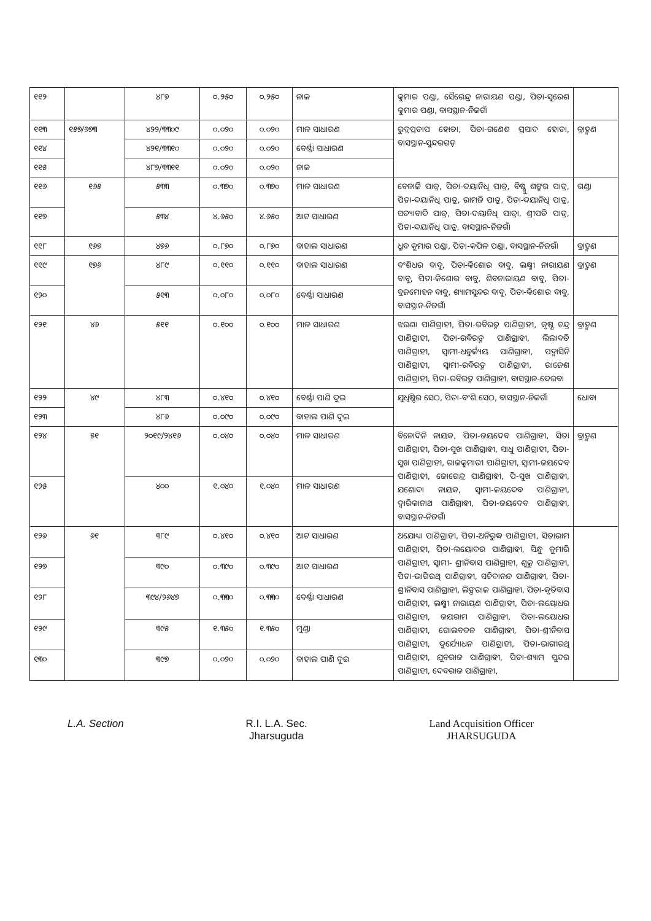| ୧୧୨ | | ୪୮୭ | ୦.୨୫୦ | ୦.୨୫୦ | ନାଳ | କୁମାର ପଣ୍ଡା, ସୈରେନ୍ଦ୍ର ନାରାୟଣ ପଣ୍ଡା, ପିତା-ସୁରେଶ କୁମାର ପଣ୍ଡା, ବାସସ୍ଥାନ-ନିଜଗାଁ | |
| ୧୧୩ | ୧୫୭/୬୭୩ | ୪୨୨/୩୩୦୯ | ୦.୦୨୦ | ୦.୦୨୦ | ମାଳ ସାଧାରଣ | ରୁଦ୍ରପ୍ରତାପ ହୋତା, ପିତା-ଗଣେଶ ପ୍ରସାଦ ହୋତା, ବାସସ୍ଥାନ-ସୁନ୍ଦରଗଡ଼ | ବ୍ରାହ୍ମଣ |
| ୧୧୪ | | ୪୨୧/୩୩୧୦ | ୦.୦୨୦ | ୦.୦୨୦ | ବେର୍ଣ୍ଣା ସାଧାରଣ | | |
| ୧୧୫ | | ୪୮୭/୩୩୧୧ | ୦.୦୨୦ | ୦.୦୨୦ | ନାଳ | | |
| ୧୧୬ | ୧୬୫ | ୫୩୩ | ୦.୩୭୦ | ୦.୩୭୦ | ମାଳ ସାଧାରଣ | ବେନାର୍ଜି ପାତ୍ର, ପିତା-ଦୟାନିଧି ପାତ୍ର, ବିଷ୍ଣୁ ଶଙ୍କର ପାତ୍ର, ପିତା-ଦୟାନିଧି ପାତ୍ର, ରାମଜି ପାତ୍ର, ପିତା-ଦୟାନିଧି ପାତ୍ର, ସତ୍ୟାବାଦି ପାତ୍ର, ପିତା-ଦୟାନିଧି ପାତ୍ରା, ଶ୍ରୀପତି ପାତ୍ର, ପିତା-ଦୟାନିଧି ପାତ୍ର, ବାସସ୍ଥାନ-ନିଜଗାଁ | ଗଣ୍ଡା |
| ୧୧୭ | | ୫୩୪ | ୪.୬୫୦ | ୪.୬୫୦ | ଆଟ ସାଧାରଣ | | |
| ୧୧୮ | ୧୬୭ | ୪୭୬ | ୦.୮୭୦ | ୦.୮୭୦ | ବାହାଲ ସାଧାରଣ | ଧ୍ରୁବ କୁମାର ପଣ୍ଡା, ପିତା-କପିଳ ପଣ୍ଡା, ବାସସ୍ଥାନ-ନିଜଗାଁ | ବ୍ରାହ୍ମଣ |
| ୧୧୯ | ୧୭୬ | ୪୮୯ | ୦.୧୧୦ | ୦.୧୧୦ | ବାହାଲ ସାଧାରଣ | ବଂଶିଧର ବାବୁ, ପିତା-କିଶୋର ବାବୁ, ଲକ୍ଷ୍ମୀ ନାରାୟଣ ବାବୁ, ପିତା-କିଶୋର ବାବୁ, ଶିବନାରାୟଣ ବାବୁ, ପିତା-ବ୍ରଜମୋହନ ବାବୁ, ଶ୍ୟାମସୁନ୍ଦର ବାବୁ, ପିତା-କିଶୋର ବାବୁ, ବାସସ୍ଥାନ-ନିଜଗାଁ | ବ୍ରାହ୍ମଣ |
| ୧୨୦ | | ୫୧୩ | ୦.୦୮୦ | ୦.୦୮୦ | ବେର୍ଣ୍ଣା ସାଧାରଣ | | |
| ୧୨୧ | ୪୬ | ୫୧୧ | ୦.୧୦୦ | ୦.୧୦୦ | ମାଳ ସାଧାରଣ | ଝରଣା ପାଣିଗ୍ରାହୀ, ପିତା-ରବିରତ୍ନ ପାଣିଗ୍ରାହୀ, କୃଷ୍ଣ ଚନ୍ଦ୍ର ପାଣିଗ୍ରାହୀ, ପିତା-ରବିରତ୍ନ ପାଣିଗ୍ରାହୀ, ଲିଲାବତି ପାଣିଗ୍ରାହୀ, ସ୍ୱାମୀ-ଧନୁର୍ଜ୍ୟୟ ପାଣିଗ୍ରାହୀ, ପଦ୍ମାସିନି ପାଣିଗ୍ରାହୀ, ସ୍ୱାମୀ-ରବିରତ୍ନ ପାଣିଗ୍ରାହୀ, ରାଜେଶ ପାଣିଗ୍ରାହୀ, ପିତା-ରବିରତ୍ନ ପାଣିଗ୍ରାହୀ, ବାସସ୍ଥାନ-ଦେରବା | ବ୍ରାହ୍ମଣ |
| ୧୨୨ | ୪୯ | ୪୮୩ | ୦.୪୧୦ | ୦.୪୧୦ | ବେର୍ଣ୍ଣା ପାଣି ଦୁଇ | ଯୁଧିଷ୍ଠିର ସେଠ, ପିତା-ବଂଶି ସେଠ, ବାସସ୍ଥାନ-ନିଜଗାଁ | ଧୋବା |
| ୧୨୩ | | ୪୮୬ | ୦.୦୯୦ | ୦.୦୯୦ | ବାହାଲ ପାଣି ଦୁଇ | | |
| ୧୨୪ | ୫୧ | ୨୦୧୯/୨୪୧୬ | ୦.୦୪୦ | ୦.୦୪୦ | ମାଳ ସାଧାରଣ | ବିନୋଦିନି ନାୟକ, ପିତା-ଜୟଦେବ ପାଣିଗ୍ରାହୀ, ସିତା ପାଣିଗ୍ରାହୀ, ପିତା-ସୁଖ ପାଣିଗ୍ରାହୀ, ସାଧୁ ପାଣିଗ୍ରାହୀ, ପିତା-ସୁଖ ପାଣିଗ୍ରାହୀ, ରାଜକୁମାରୀ ପାଣିଗ୍ରାହୀ, ସ୍ୱାମୀ-ଜୟଦେବ ପାଣିଗ୍ରାହୀ, ଜୋଗେନ୍ଦ୍ର ପାଣିଗ୍ରାହୀ, ପି-ସୁଖ ପାଣିଗ୍ରାହୀ, ଯଶୋଦା ନାୟକ, ସ୍ୱାମୀ-ଜୟଦେବ ପାଣିଗ୍ରାହୀ, ଦ୍ୱାରିକାନାଥ ପାଣିଗ୍ରାହୀ, ପିତା-ଜୟଦେବ ପାଣିଗ୍ରାହୀ, ବାସସ୍ଥାନ-ନିଜଗାଁ | ବ୍ରାହ୍ମଣ |
| ୧୨୫ | | ୪୦୦ | ୧.୦୪୦ | ୧.୦୪୦ | ମାଳ ସାଧାରଣ | | |
| ୧୨୬ | ୬୧ | ୩୮୯ | ୦.୪୧୦ | ୦.୪୧୦ | ଆଟ ସାଧାରଣ | ଅଯୋଧ୍ୟା ପାଣିଗ୍ରାହୀ, ପିତା-ଅନିରୁଦ୍ଧ ପାଣିଗ୍ରାହୀ, ସିତାରାମ ପାଣିଗ୍ରାହୀ, ପିତା-ଲୟୋଦର ପାଣିଗ୍ରାହୀ, ସିନ୍ଧୁ କୁମାରି ପାଣିଗ୍ରାହୀ, ସ୍ୱାମୀ- ଶ୍ରୀନିବାସ ପାଣିଗ୍ରାହୀ, ଶୁକ୍ରୁ ପାଣିଗ୍ରାହୀ, ପିତା-ଭାଗିରଥି ପାଣିଗ୍ରାହୀ, ସଚିଦାନନ୍ଦ ପାଣିଗ୍ରାହୀ, ପିତା-ଶ୍ରୀନିବାସ ପାଣିଗ୍ରାହୀ, ଲିଙ୍ଗରାଜ ପାଣିଗ୍ରାହୀ, ପିତା-କୃତିବାସ ପାଣିଗ୍ରାହୀ, ଲକ୍ଷ୍ମୀ ନାରାୟଣ ପାଣିଗ୍ରାହୀ, ପିତା-ଲୟୋଧର ପାଣିଗ୍ରାହୀ, ଜୟରାମ ପାଣିଗ୍ରାହୀ, ପିତା-ଲୟୋଧର ପାଣିଗ୍ରାହୀ, ଗୋଲବଦନ ପାଣିଗ୍ରାହୀ, ପିତା-ଶ୍ରୀନିବାସ ପାଣିଗ୍ରାହୀ, ଦୁର୍ଯ୍ୟୋଧନ ପାଣିଗ୍ରାହୀ, ପିତା-ଭାଗୀରଥି ପାଣିଗ୍ରାହୀ, ଯୁବରାଜ ପାଣିଗ୍ରାହୀ, ପିତା-ଶ୍ୟାମ ସୁନ୍ଦର ପାଣିଗ୍ରାହୀ, ଦେବରାଜ ପାଣିଗ୍ରାହୀ, | |
| ୧୨୭ | | ୩୯୦ | ୦.୩୯୦ | ୦.୩୯୦ | ଆଟ ସାଧାରଣ | | |
| ୧୨୮ | | ୩୯୪/୨୬୪୭ | ୦.୩୩୦ | ୦.୩୩୦ | ବେର୍ଣ୍ଣା ସାଧାରଣ | | |
| ୧୨୯ | | ୩୯୫ | ୧.୩୫୦ | ୧.୩୫୦ | ମୁଣ୍ଡା | | |
| ୧୩୦ | | ୩୯୭ | ୦.୦୨୦ | ୦.୦୨୦ | ବାହାଲ ପାଣି ଦୁଇ | | |
L.A. Section R.I. L.A. Sec.
Jharsuguda
Land Acquisition Officer
JHARSUGUDA